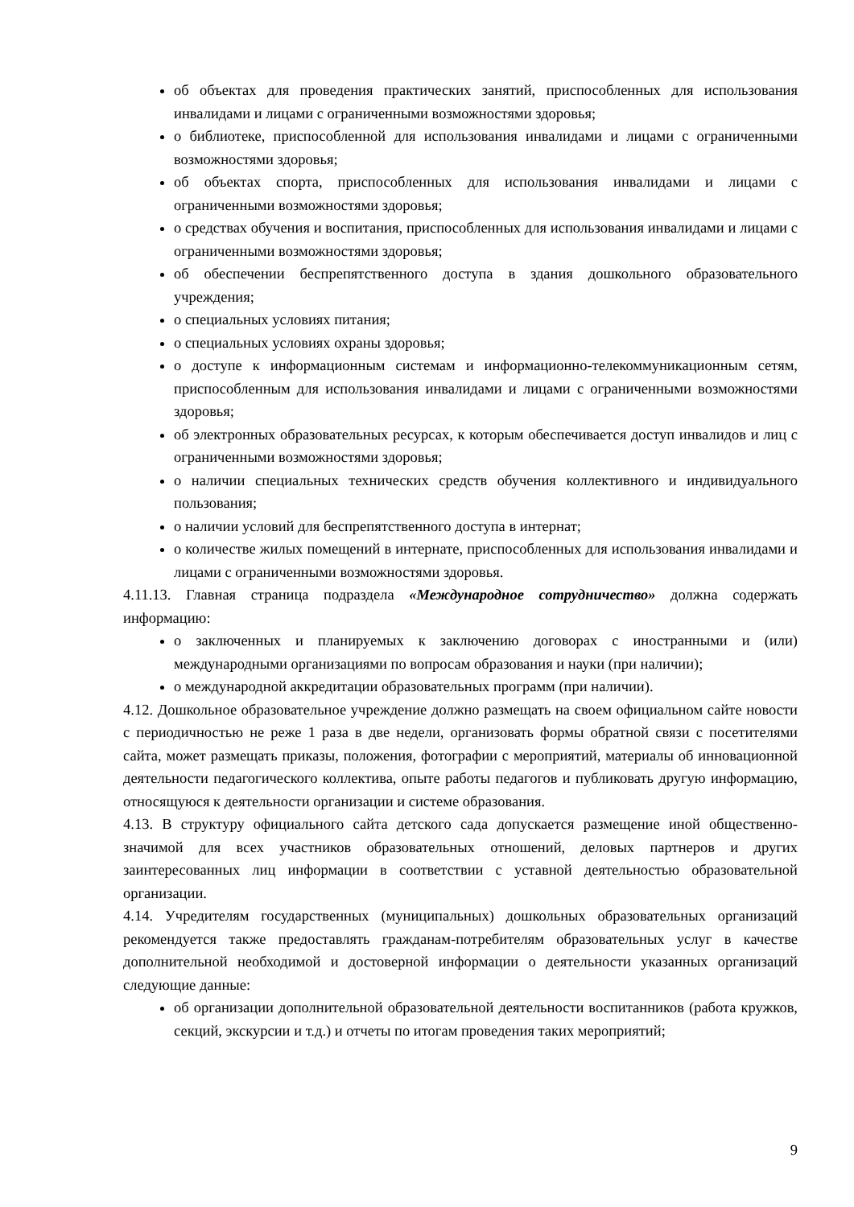об объектах для проведения практических занятий, приспособленных для использования инвалидами и лицами с ограниченными возможностями здоровья;
о библиотеке, приспособленной для использования инвалидами и лицами с ограниченными возможностями здоровья;
об объектах спорта, приспособленных для использования инвалидами и лицами с ограниченными возможностями здоровья;
о средствах обучения и воспитания, приспособленных для использования инвалидами и лицами с ограниченными возможностями здоровья;
об обеспечении беспрепятственного доступа в здания дошкольного образовательного учреждения;
о специальных условиях питания;
о специальных условиях охраны здоровья;
о доступе к информационным системам и информационно-телекоммуникационным сетям, приспособленным для использования инвалидами и лицами с ограниченными возможностями здоровья;
об электронных образовательных ресурсах, к которым обеспечивается доступ инвалидов и лиц с ограниченными возможностями здоровья;
о наличии специальных технических средств обучения коллективного и индивидуального пользования;
о наличии условий для беспрепятственного доступа в интернат;
о количестве жилых помещений в интернате, приспособленных для использования инвалидами и лицами с ограниченными возможностями здоровья.
4.11.13. Главная страница подраздела «Международное сотрудничество» должна содержать информацию:
о заключенных и планируемых к заключению договорах с иностранными и (или) международными организациями по вопросам образования и науки (при наличии);
о международной аккредитации образовательных программ (при наличии).
4.12. Дошкольное образовательное учреждение должно размещать на своем официальном сайте новости с периодичностью не реже 1 раза в две недели, организовать формы обратной связи с посетителями сайта, может размещать приказы, положения, фотографии с мероприятий, материалы об инновационной деятельности педагогического коллектива, опыте работы педагогов и публиковать другую информацию, относящуюся к деятельности организации и системе образования.
4.13. В структуру официального сайта детского сада допускается размещение иной общественно-значимой для всех участников образовательных отношений, деловых партнеров и других заинтересованных лиц информации в соответствии с уставной деятельностью образовательной организации.
4.14. Учредителям государственных (муниципальных) дошкольных образовательных организаций рекомендуется также предоставлять гражданам-потребителям образовательных услуг в качестве дополнительной необходимой и достоверной информации о деятельности указанных организаций следующие данные:
об организации дополнительной образовательной деятельности воспитанников (работа кружков, секций, экскурсии и т.д.) и отчеты по итогам проведения таких мероприятий;
9